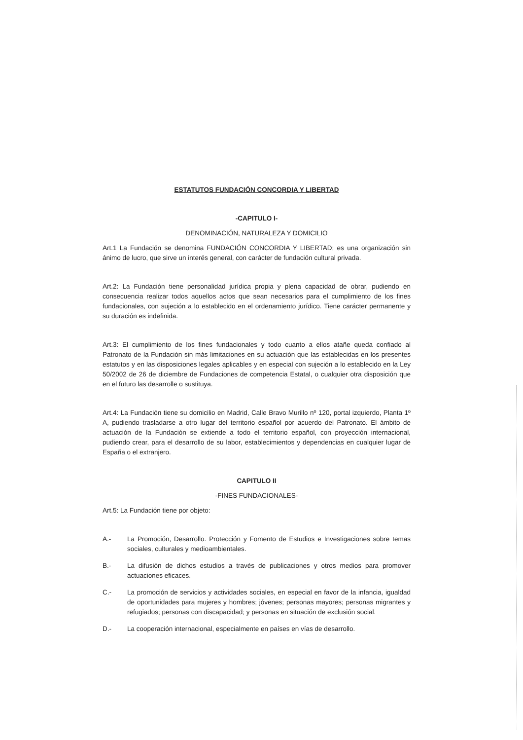ESTATUTOS FUNDACIÓN CONCORDIA Y LIBERTAD
-CAPITULO I-
DENOMINACIÓN, NATURALEZA Y DOMICILIO
Art.1 La Fundación se denomina FUNDACIÓN CONCORDIA Y LIBERTAD; es una organización sin ánimo de lucro, que sirve un interés general, con carácter de fundación cultural privada.
Art.2: La Fundación tiene personalidad jurídica propia y plena capacidad de obrar, pudiendo en consecuencia realizar todos aquellos actos que sean necesarios para el cumplimiento de los fines fundacionales, con sujeción a lo establecido en el ordenamiento jurídico. Tiene carácter permanente y su duración es indefinida.
Art.3: El cumplimiento de los fines fundacionales y todo cuanto a ellos atañe queda confiado al Patronato de la Fundación sin más limitaciones en su actuación que las establecidas en los presentes estatutos y en las disposiciones legales aplicables y en especial con sujeción a lo establecido en la Ley 50/2002 de 26 de diciembre de Fundaciones de competencia Estatal, o cualquier otra disposición que en el futuro las desarrolle o sustituya.
Art.4: La Fundación tiene su domicilio en Madrid, Calle Bravo Murillo nº 120, portal izquierdo, Planta 1º A, pudiendo trasladarse a otro lugar del territorio español por acuerdo del Patronato. El ámbito de actuación de la Fundación se extiende a todo el territorio español, con proyección internacional, pudiendo crear, para el desarrollo de su labor, establecimientos y dependencias en cualquier lugar de España o el extranjero.
CAPITULO II
-FINES FUNDACIONALES-
Art.5: La Fundación tiene por objeto:
A.- La Promoción, Desarrollo. Protección y Fomento de Estudios e Investigaciones sobre temas sociales, culturales y medioambientales.
B.- La difusión de dichos estudios a través de publicaciones y otros medios para promover actuaciones eficaces.
C.- La promoción de servicios y actividades sociales, en especial en favor de la infancia, igualdad de oportunidades para mujeres y hombres; jóvenes; personas mayores; personas migrantes y refugiados; personas con discapacidad; y personas en situación de exclusión social.
D.- La cooperación internacional, especialmente en países en vías de desarrollo.